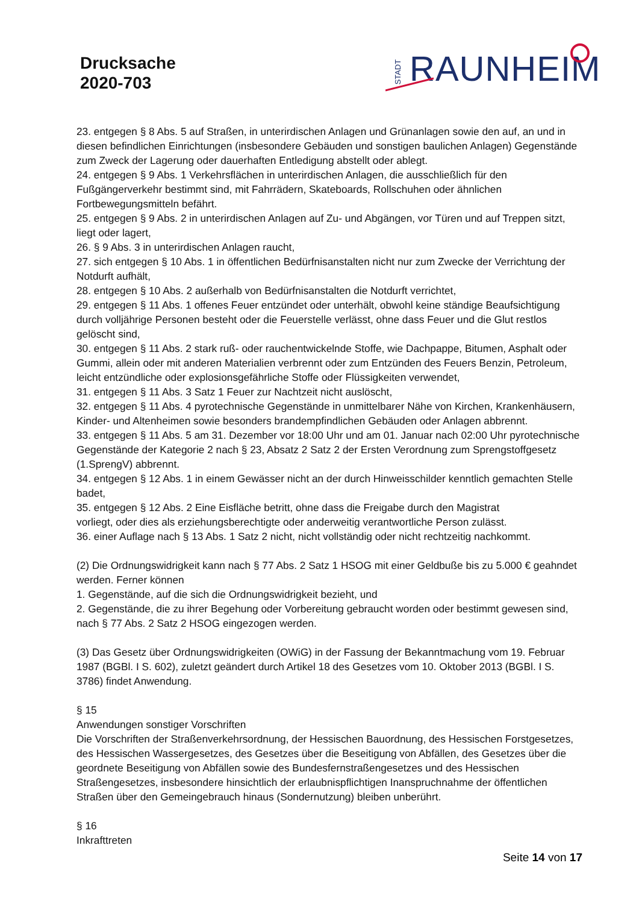Drucksache
2020-703
STADT RAUNHEIM
23. entgegen § 8 Abs. 5 auf Straßen, in unterirdischen Anlagen und Grünanlagen sowie den auf, an und in diesen befindlichen Einrichtungen (insbesondere Gebäuden und sonstigen baulichen Anlagen) Gegenstände zum Zweck der Lagerung oder dauerhaften Entledigung abstellt oder ablegt.
24. entgegen § 9 Abs. 1 Verkehrsflächen in unterirdischen Anlagen, die ausschließlich für den Fußgängerverkehr bestimmt sind, mit Fahrrädern, Skateboards, Rollschuhen oder ähnlichen Fortbewegungsmitteln befährt.
25. entgegen § 9 Abs. 2 in unterirdischen Anlagen auf Zu- und Abgängen, vor Türen und auf Treppen sitzt, liegt oder lagert,
26. § 9 Abs. 3 in unterirdischen Anlagen raucht,
27. sich entgegen § 10 Abs. 1 in öffentlichen Bedürfnisanstalten nicht nur zum Zwecke der Verrichtung der Notdurft aufhält,
28. entgegen § 10 Abs. 2 außerhalb von Bedürfnisanstalten die Notdurft verrichtet,
29. entgegen § 11 Abs. 1 offenes Feuer entzündet oder unterhält, obwohl keine ständige Beaufsichtigung durch volljährige Personen besteht oder die Feuerstelle verlässt, ohne dass Feuer und die Glut restlos gelöscht sind,
30. entgegen § 11 Abs. 2 stark ruß- oder rauchentwickelnde Stoffe, wie Dachpappe, Bitumen, Asphalt oder Gummi, allein oder mit anderen Materialien verbrennt oder zum Entzünden des Feuers Benzin, Petroleum, leicht entzündliche oder explosionsgefährliche Stoffe oder Flüssigkeiten verwendet,
31. entgegen § 11 Abs. 3 Satz 1 Feuer zur Nachtzeit nicht auslöscht,
32. entgegen § 11 Abs. 4 pyrotechnische Gegenstände in unmittelbarer Nähe von Kirchen, Krankenhäusern, Kinder- und Altenheimen sowie besonders brandempfindlichen Gebäuden oder Anlagen abbrennt.
33. entgegen § 11 Abs. 5 am 31. Dezember vor 18:00 Uhr und am 01. Januar nach 02:00 Uhr pyrotechnische Gegenstände der Kategorie 2 nach § 23, Absatz 2 Satz 2 der Ersten Verordnung zum Sprengstoffgesetz (1.SprengV) abbrennt.
34. entgegen § 12 Abs. 1 in einem Gewässer nicht an der durch Hinweisschilder kenntlich gemachten Stelle badet,
35. entgegen § 12 Abs. 2 Eine Eisfläche betritt, ohne dass die Freigabe durch den Magistrat
vorliegt, oder dies als erziehungsberechtigte oder anderweitig verantwortliche Person zulässt.
36. einer Auflage nach § 13 Abs. 1 Satz 2 nicht, nicht vollständig oder nicht rechtzeitig nachkommt.
(2) Die Ordnungswidrigkeit kann nach § 77 Abs. 2 Satz 1 HSOG mit einer Geldbuße bis zu 5.000 € geahndet werden. Ferner können
1. Gegenstände, auf die sich die Ordnungswidrigkeit bezieht, und
2. Gegenstände, die zu ihrer Begehung oder Vorbereitung gebraucht worden oder bestimmt gewesen sind, nach § 77 Abs. 2 Satz 2 HSOG eingezogen werden.
(3) Das Gesetz über Ordnungswidrigkeiten (OWiG) in der Fassung der Bekanntmachung vom 19. Februar 1987 (BGBl. I S. 602), zuletzt geändert durch Artikel 18 des Gesetzes vom 10. Oktober 2013 (BGBl. I S. 3786) findet Anwendung.
§ 15
Anwendungen sonstiger Vorschriften
Die Vorschriften der Straßenverkehrsordnung, der Hessischen Bauordnung, des Hessischen Forstgesetzes, des Hessischen Wassergesetzes, des Gesetzes über die Beseitigung von Abfällen, des Gesetzes über die geordnete Beseitigung von Abfällen sowie des Bundesfernstraßengesetzes und des Hessischen Straßengesetzes, insbesondere hinsichtlich der erlaubnispflichtigen Inanspruchnahme der öffentlichen Straßen über den Gemeingebrauch hinaus (Sondernutzung) bleiben unberührt.
§ 16
Inkrafttreten
Seite 14 von 17